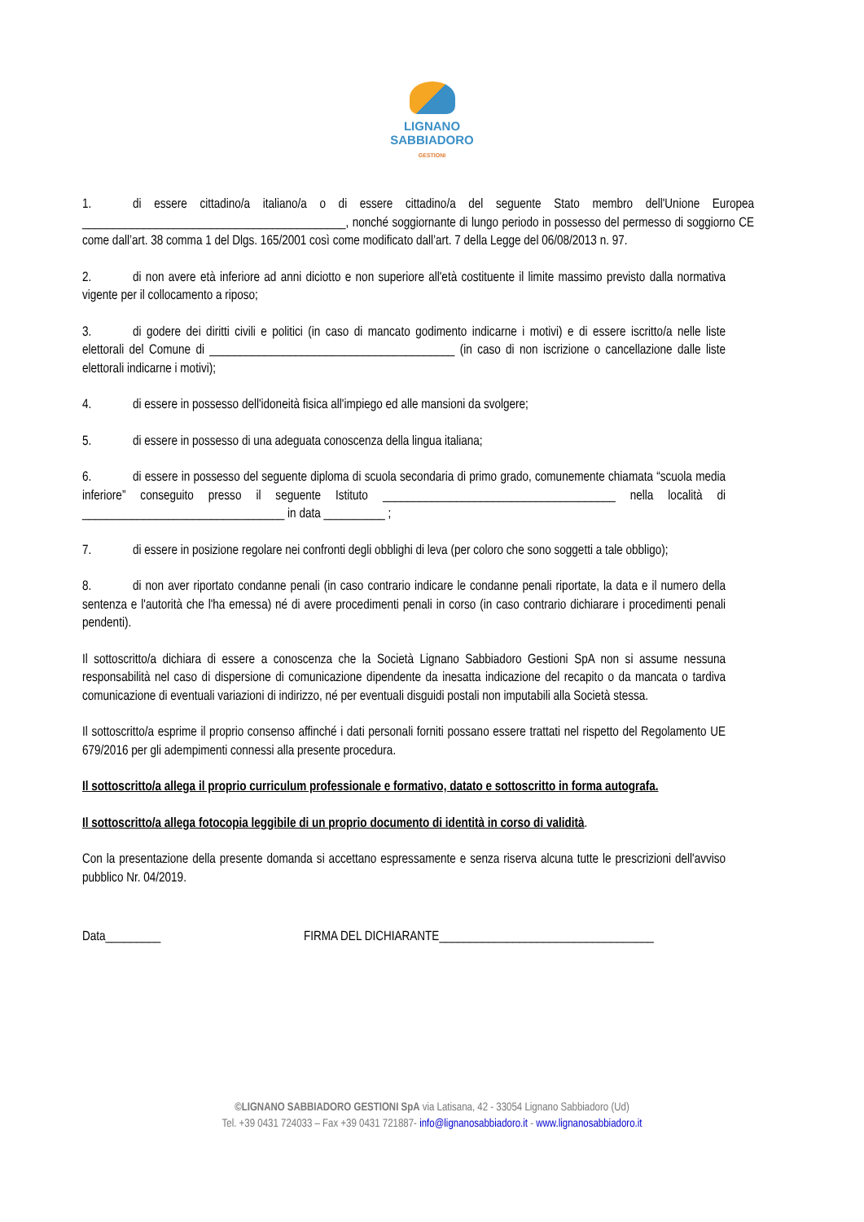LIGNANO
SABBIADORO
GESTIONI
1. di essere cittadino/a italiano/a o di essere cittadino/a del seguente Stato membro dell'Unione Europea ___________________________________________, nonché soggiornante di lungo periodo in possesso del permesso di soggiorno CE come dall’art. 38 comma 1 del Dlgs. 165/2001 così come modificato dall’art. 7 della Legge del 06/08/2013 n. 97.
2. di non avere età inferiore ad anni diciotto e non superiore all'età costituente il limite massimo previsto dalla normativa vigente per il collocamento a riposo;
3. di godere dei diritti civili e politici (in caso di mancato godimento indicarne i motivi) e di essere iscritto/a nelle liste elettorali del Comune di ________________________________________ (in caso di non iscrizione o cancellazione dalle liste elettorali indicarne i motivi);
4. di essere in possesso dell'idoneità fisica all'impiego ed alle mansioni da svolgere;
5. di essere in possesso di una adeguata conoscenza della lingua italiana;
6. di essere in possesso del seguente diploma di scuola secondaria di primo grado, comunemente chiamata “scuola media inferiore” conseguito presso il seguente Istituto ______________________________________ nella località di _________________________________ in data __________ ;
7. di essere in posizione regolare nei confronti degli obblighi di leva (per coloro che sono soggetti a tale obbligo);
8. di non aver riportato condanne penali (in caso contrario indicare le condanne penali riportate, la data e il numero della sentenza e l'autorità che l'ha emessa) né di avere procedimenti penali in corso (in caso contrario dichiarare i procedimenti penali pendenti).
Il sottoscritto/a dichiara di essere a conoscenza che la Società Lignano Sabbiadoro Gestioni SpA non si assume nessuna responsabilità nel caso di dispersione di comunicazione dipendente da inesatta indicazione del recapito o da mancata o tardiva comunicazione di eventuali variazioni di indirizzo, né per eventuali disguidi postali non imputabili alla Società stessa.
Il sottoscritto/a esprime il proprio consenso affinché i dati personali forniti possano essere trattati nel rispetto del Regolamento UE 679/2016 per gli adempimenti connessi alla presente procedura.
Il sottoscritto/a allega il proprio curriculum professionale e formativo, datato e sottoscritto in forma autografa.
Il sottoscritto/a allega fotocopia leggibile di un proprio documento di identità in corso di validità.
Con la presentazione della presente domanda si accettano espressamente e senza riserva alcuna tutte le prescrizioni dell'avviso pubblico Nr. 04/2019.
Data_________ FIRMA DEL DICHIARANTE___________________________________
©LIGNANO SABBIADORO GESTIONI SpA via Latisana, 42 - 33054 Lignano Sabbiadoro (Ud)
Tel. +39 0431 724033 – Fax +39 0431 721887- info@lignanosabbiadoro.it - www.lignanosabbiadoro.it